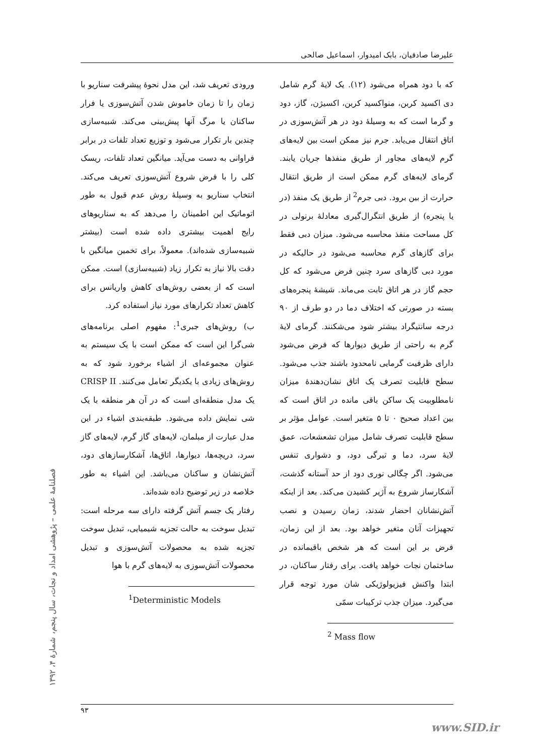علیرضا صادقیان، بابک امیدوار، اسماعیل صالحی
ورودی تعریف شد، این مدل نحوهٔ پیشرفت سناریو با زمان را تا زمان خاموش شدن آتش‌سوزی یا فرار ساکنان یا مرگ آنها پیش‌بینی می‌کند. شبیه‌سازی چندین بار تکرار می‌شود و توزیع تعداد تلفات در برابر فراوانی به دست می‌آید. میانگین تعداد تلفات، ریسک کلی را با فرض شروع آتش‌سوزی تعریف می‌کند. انتخاب سناریو به وسیلهٔ روش عدم قبول به طور اتوماتیک این اطمینان را می‌دهد که به سناریوهای رایج اهمیت بیشتری داده شده است (بیشتر شبیه‌سازی شده‌اند). معمولاً، برای تخمین میانگین با دقت بالا نیاز به تکرار زیاد (شبیه‌سازی) است. ممکن است که از بعضی روش‌های کاهش واریانس برای کاهش تعداد تکرارهای مورد نیاز استفاده کرد.
ب) روش‌های جبری<sup>1</sup>: مفهوم اصلی برنامه‌های شی‌گرا این است که ممکن است با یک سیستم به عنوان مجموعه‌ای از اشیاء برخورد شود که به روش‌های زیادی با یکدیگر تعامل می‌کنند. CRISP II یک مدل منطقه‌ای است که در آن هر منطقه با یک شی نمایش داده می‌شود. طبقه‌بندی اشیاء در این مدل عبارت از مبلمان، لایه‌های گاز گرم، لایه‌های گاز سرد، دریچه‌ها، دیوارها، اتاق‌ها، آشکارسازهای دود، آتش‌نشان و ساکنان می‌باشد. این اشیاء به طور خلاصه در زیر توضیح داده شده‌اند.
رفتار یک جسم آتش گرفته دارای سه مرحله است: تبدیل سوخت به حالت تجزیه شیمیایی، تبدیل سوخت تجزیه شده به محصولات آتش‌سوزی و تبدیل محصولات آتش‌سوزی به لایه‌های گرم با هوا
<sup>1</sup> Deterministic Models
که با دود همراه می‌شود (۱۲). یک لایهٔ گرم شامل دی اکسید کربن، منواکسید کربن، اکسیژن، گاز، دود و گرما است که به وسیلهٔ دود در هر آتش‌سوزی در اتاق انتقال می‌یابد. جرم نیز ممکن است بین لایه‌های گرم لایه‌های مجاور از طریق منفذها جریان یابند. گرمای لایه‌های گرم ممکن است از طریق انتقال حرارت از بین برود. دبی جرم<sup>2</sup> از طریق یک منفذ (در یا پنجره) از طریق انتگرال‌گیری معادلهٔ برنولی در کل مساحت منفذ محاسبه می‌شود. میزان دبی فقط برای گازهای گرم محاسبه می‌شود در حالیکه در مورد دبی گازهای سرد چنین فرض می‌شود که کل حجم گاز در هر اتاق ثابت می‌ماند. شیشهٔ پنجره‌های بسته در صورتی که اختلاف دما در دو طرف از ۹۰ درجه سانتیگراد بیشتر شود می‌شکنند. گرمای لایهٔ گرم به راحتی از طریق دیوارها که فرض می‌شود دارای ظرفیت گرمایی نامحدود باشند جذب می‌شود. سطح قابلیت تصرف یک اتاق نشان‌دهندهٔ میزان نامطلوبیت یک ساکن باقی مانده در اتاق است که بین اعداد صحیح ۰ تا ۵ متغیر است. عوامل مؤثر بر سطح قابلیت تصرف شامل میزان تشعشعات، عمق لایهٔ سرد، دما و تیرگی دود، و دشواری تنفس می‌شود. اگر چگالی نوری دود از حد آستانه گذشت، آشکارساز شروع به آژیر کشیدن می‌کند. بعد از اینکه آتش‌نشانان احضار شدند، زمان رسیدن و نصب تجهیزات آنان متغیر خواهد بود. بعد از این زمان، فرض بر این است که هر شخص باقیمانده در ساختمان نجات خواهد یافت. برای رفتار ساکنان، در ابتدا واکنش فیزیولوژیکی شان مورد توجه قرار می‌گیرد. میزان جذب ترکیبات سمّی
<sup>2</sup> Mass flow
فصلنامهٔ علمی – پژوهشی امداد و نجات، سال پنجم، شمارهٔ ۴، ۱۳۹۲
۹۳
www.SID.ir